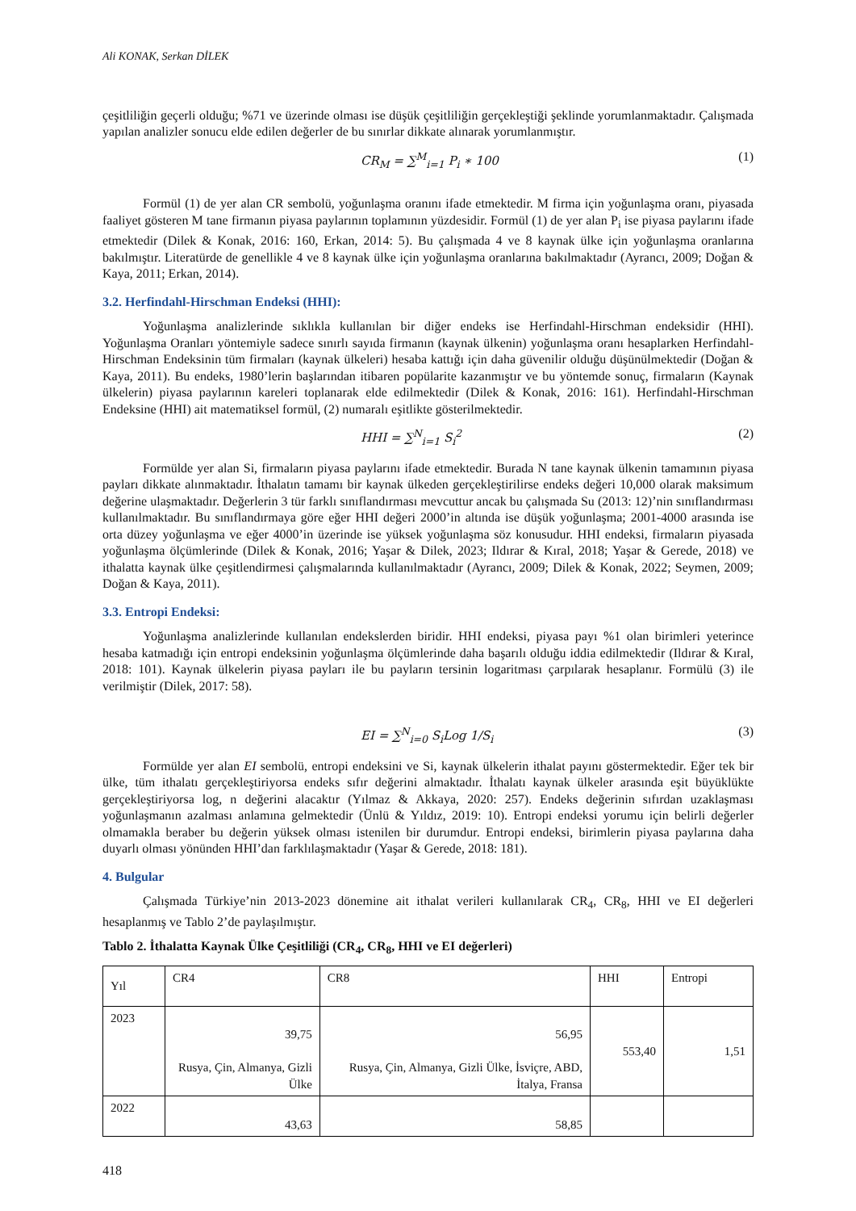Ali KONAK, Serkan DİLEK
çeşitliliğin geçerli olduğu; %71 ve üzerinde olması ise düşük çeşitliliğin gerçekleştiği şeklinde yorumlanmaktadır. Çalışmada yapılan analizler sonucu elde edilen değerler de bu sınırlar dikkate alınarak yorumlanmıştır.
CR<sub>M</sub> = ∑<sup>M</sup><sub>i=1</sub> P<sub>i</sub> ∗ 100 (1)
Formül (1) de yer alan CR sembolü, yoğunlaşma oranını ifade etmektedir. M firma için yoğunlaşma oranı, piyasada faaliyet gösteren M tane firmanın piyasa paylarının toplamının yüzdesidir. Formül (1) de yer alan P<sub>i</sub> ise piyasa paylarını ifade etmektedir (Dilek & Konak, 2016: 160, Erkan, 2014: 5). Bu çalışmada 4 ve 8 kaynak ülke için yoğunlaşma oranlarına bakılmıştır. Literatürde de genellikle 4 ve 8 kaynak ülke için yoğunlaşma oranlarına bakılmaktadır (Ayrancı, 2009; Doğan & Kaya, 2011; Erkan, 2014).
3.2. Herfindahl-Hirschman Endeksi (HHI):
Yoğunlaşma analizlerinde sıklıkla kullanılan bir diğer endeks ise Herfindahl-Hirschman endeksidir (HHI). Yoğunlaşma Oranları yöntemiyle sadece sınırlı sayıda firmanın (kaynak ülkenin) yoğunlaşma oranı hesaplarken Herfindahl-Hirschman Endeksinin tüm firmaları (kaynak ülkeleri) hesaba kattığı için daha güvenilir olduğu düşünülmektedir (Doğan & Kaya, 2011). Bu endeks, 1980’lerin başlarından itibaren popülarite kazanmıştır ve bu yöntemde sonuç, firmaların (Kaynak ülkelerin) piyasa paylarının kareleri toplanarak elde edilmektedir (Dilek & Konak, 2016: 161). Herfindahl-Hirschman Endeksine (HHI) ait matematiksel formül, (2) numaralı eşitlikte gösterilmektedir.
HHI = ∑<sup>N</sup><sub>i=1</sub> S<sub>i</sub><sup>2</sup> (2)
Formülde yer alan Si, firmaların piyasa paylarını ifade etmektedir. Burada N tane kaynak ülkenin tamamının piyasa payları dikkate alınmaktadır. İthalatın tamamı bir kaynak ülkeden gerçekleştirilirse endeks değeri 10,000 olarak maksimum değerine ulaşmaktadır. Değerlerin 3 tür farklı sınıflandırması mevcuttur ancak bu çalışmada Su (2013: 12)’nin sınıflandırması kullanılmaktadır. Bu sınıflandırmaya göre eğer HHI değeri 2000’in altında ise düşük yoğunlaşma; 2001-4000 arasında ise orta düzey yoğunlaşma ve eğer 4000’in üzerinde ise yüksek yoğunlaşma söz konusudur. HHI endeksi, firmaların piyasada yoğunlaşma ölçümlerinde (Dilek & Konak, 2016; Yaşar & Dilek, 2023; Ildırar & Kıral, 2018; Yaşar & Gerede, 2018) ve ithalatta kaynak ülke çeşitlendirmesi çalışmalarında kullanılmaktadır (Ayrancı, 2009; Dilek & Konak, 2022; Seymen, 2009; Doğan & Kaya, 2011).
3.3. Entropi Endeksi:
Yoğunlaşma analizlerinde kullanılan endekslerden biridir. HHI endeksi, piyasa payı %1 olan birimleri yeterince hesaba katmadığı için entropi endeksinin yoğunlaşma ölçümlerinde daha başarılı olduğu iddia edilmektedir (Ildırar & Kıral, 2018: 101). Kaynak ülkelerin piyasa payları ile bu payların tersinin logaritması çarpılarak hesaplanır. Formülü (3) ile verilmiştir (Dilek, 2017: 58).
EI = ∑<sup>N</sup><sub>i=0</sub> S<sub>i</sub>Log 1/S<sub>i</sub> (3)
Formülde yer alan EI sembolü, entropi endeksini ve Si, kaynak ülkelerin ithalat payını göstermektedir. Eğer tek bir ülke, tüm ithalatı gerçekleştiriyorsa endeks sıfır değerini almaktadır. İthalatı kaynak ülkeler arasında eşit büyüklükte gerçekleştiriyorsa log, n değerini alacaktır (Yılmaz & Akkaya, 2020: 257). Endeks değerinin sıfırdan uzaklaşması yoğunlaşmanın azalması anlamına gelmektedir (Ünlü & Yıldız, 2019: 10). Entropi endeksi yorumu için belirli değerler olmamakla beraber bu değerin yüksek olması istenilen bir durumdur. Entropi endeksi, birimlerin piyasa paylarına daha duyarlı olması yönünden HHI’dan farklılaşmaktadır (Yaşar & Gerede, 2018: 181).
4. Bulgular
Çalışmada Türkiye’nin 2013-2023 dönemine ait ithalat verileri kullanılarak CR<sub>4</sub>, CR<sub>8</sub>, HHI ve EI değerleri hesaplanmış ve Tablo 2’de paylaşılmıştır.
Tablo 2. İthalatta Kaynak Ülke Çeşitliliği (CR<sub>4</sub>, CR<sub>8</sub>, HHI ve EI değerleri)
| Yıl | CR4 | CR8 | HHI | Entropi |
| --- | --- | --- | --- | --- |
| 2023 | 39,75 Rusya, Çin, Almanya, Gizli Ülke | 56,95 Rusya, Çin, Almanya, Gizli Ülke, İsviçre, ABD, İtalya, Fransa | 553,40 | 1,51 |
| 2022 | 43,63 | 58,85 | | |
418